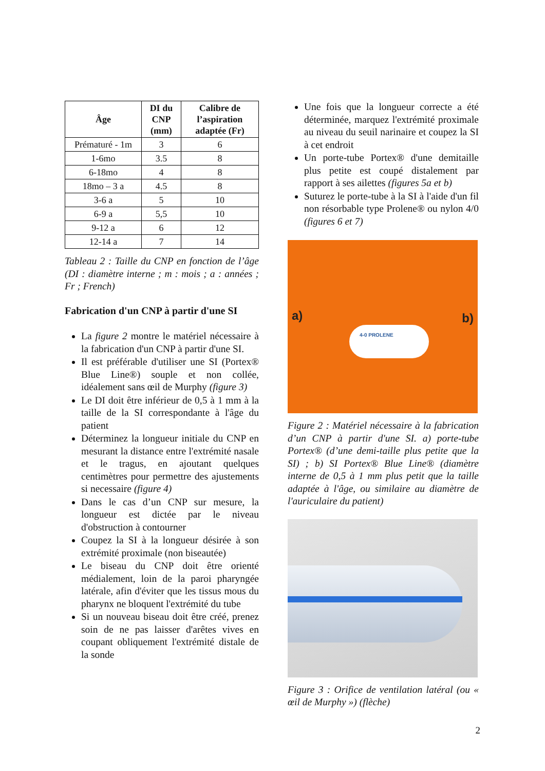| Âge | DI du CNP (mm) | Calibre de l’aspiration adaptée (Fr) |
| --- | --- | --- |
| Prématuré - 1m | 3 | 6 |
| 1-6mo | 3.5 | 8 |
| 6-18mo | 4 | 8 |
| 18mo – 3 a | 4.5 | 8 |
| 3-6 a | 5 | 10 |
| 6-9 a | 5,5 | 10 |
| 9-12 a | 6 | 12 |
| 12-14 a | 7 | 14 |
Tableau 2 : Taille du CNP en fonction de l’âge (DI : diamètre interne ; m : mois ; a : années ; Fr ; French)
Fabrication d'un CNP à partir d'une SI
La figure 2 montre le matériel nécessaire à la fabrication d'un CNP à partir d'une SI.
Il est préférable d'utiliser une SI (Portex® Blue Line®) souple et non collée, idéalement sans œil de Murphy (figure 3)
Le DI doit être inférieur de 0,5 à 1 mm à la taille de la SI correspondante à l'âge du patient
Déterminez la longueur initiale du CNP en mesurant la distance entre l'extrémité nasale et le tragus, en ajoutant quelques centimètres pour permettre des ajustements si necessaire (figure 4)
Dans le cas d’un CNP sur mesure, la longueur est dictée par le niveau d'obstruction à contourner
Coupez la SI à la longueur désirée à son extrémité proximale (non biseautée)
Le biseau du CNP doit être orienté médialement, loin de la paroi pharyngée latérale, afin d'éviter que les tissus mous du pharynx ne bloquent l'extrémité du tube
Si un nouveau biseau doit être créé, prenez soin de ne pas laisser d'arêtes vives en coupant obliquement l'extrémité distale de la sonde
Une fois que la longueur correcte a été déterminée, marquez l'extrémité proximale au niveau du seuil narinaire et coupez la SI à cet endroit
Un porte-tube Portex® d'une demitaille plus petite est coupé distalement par rapport à ses ailettes (figures 5a et b)
Suturez le porte-tube à la SI à l'aide d'un fil non résorbable type Prolene® ou nylon 4/0 (figures 6 et 7)
a) b)
4-0 PROLENE
Figure 2 : Matériel nécessaire à la fabrication d’un CNP à partir d'une SI. a) porte-tube Portex® (d’une demi-taille plus petite que la SI) ; b) SI Portex® Blue Line® (diamètre interne de 0,5 à 1 mm plus petit que la taille adaptée à l'âge, ou similaire au diamètre de l'auriculaire du patient)
Figure 3 : Orifice de ventilation latéral (ou « œil de Murphy ») (flèche)
2